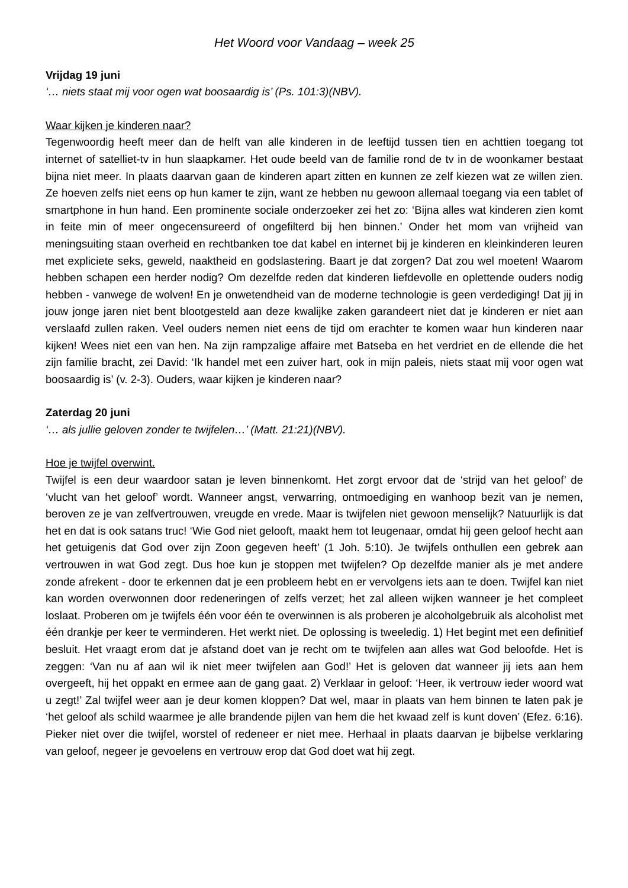Het Woord voor Vandaag – week 25
Vrijdag 19 juni
‘… niets staat mij voor ogen wat boosaardig is’ (Ps. 101:3)(NBV).
Waar kijken je kinderen naar?
Tegenwoordig heeft meer dan de helft van alle kinderen in de leeftijd tussen tien en achttien toegang tot internet of satelliet-tv in hun slaapkamer. Het oude beeld van de familie rond de tv in de woonkamer bestaat bijna niet meer. In plaats daarvan gaan de kinderen apart zitten en kunnen ze zelf kiezen wat ze willen zien. Ze hoeven zelfs niet eens op hun kamer te zijn, want ze hebben nu gewoon allemaal toegang via een tablet of smartphone in hun hand. Een prominente sociale onderzoeker zei het zo: ‘Bijna alles wat kinderen zien komt in feite min of meer ongecensureerd of ongefilterd bij hen binnen.’ Onder het mom van vrijheid van meningsuiting staan overheid en rechtbanken toe dat kabel en internet bij je kinderen en kleinkinderen leuren met expliciete seks, geweld, naaktheid en godslastering. Baart je dat zorgen? Dat zou wel moeten! Waarom hebben schapen een herder nodig? Om dezelfde reden dat kinderen liefdevolle en oplettende ouders nodig hebben - vanwege de wolven! En je onwetendheid van de moderne technologie is geen verdediging! Dat jij in jouw jonge jaren niet bent blootgesteld aan deze kwalijke zaken garandeert niet dat je kinderen er niet aan verslaafd zullen raken. Veel ouders nemen niet eens de tijd om erachter te komen waar hun kinderen naar kijken! Wees niet een van hen. Na zijn rampzalige affaire met Batseba en het verdriet en de ellende die het zijn familie bracht, zei David: ‘Ik handel met een zuiver hart, ook in mijn paleis, niets staat mij voor ogen wat boosaardig is’ (v. 2-3). Ouders, waar kijken je kinderen naar?
Zaterdag 20 juni
‘… als jullie geloven zonder te twijfelen…’ (Matt. 21:21)(NBV).
Hoe je twijfel overwint.
Twijfel is een deur waardoor satan je leven binnenkomt. Het zorgt ervoor dat de ‘strijd van het geloof’ de ‘vlucht van het geloof’ wordt. Wanneer angst, verwarring, ontmoediging en wanhoop bezit van je nemen, beroven ze je van zelfvertrouwen, vreugde en vrede. Maar is twijfelen niet gewoon menselijk? Natuurlijk is dat het en dat is ook satans truc! ‘Wie God niet gelooft, maakt hem tot leugenaar, omdat hij geen geloof hecht aan het getuigenis dat God over zijn Zoon gegeven heeft’ (1 Joh. 5:10). Je twijfels onthullen een gebrek aan vertrouwen in wat God zegt. Dus hoe kun je stoppen met twijfelen? Op dezelfde manier als je met andere zonde afrekent - door te erkennen dat je een probleem hebt en er vervolgens iets aan te doen. Twijfel kan niet kan worden overwonnen door redeneringen of zelfs verzet; het zal alleen wijken wanneer je het compleet loslaat. Proberen om je twijfels één voor één te overwinnen is als proberen je alcoholgebruik als alcoholist met één drankje per keer te verminderen. Het werkt niet. De oplossing is tweeledig. 1) Het begint met een definitief besluit. Het vraagt erom dat je afstand doet van je recht om te twijfelen aan alles wat God beloofde. Het is zeggen: ‘Van nu af aan wil ik niet meer twijfelen aan God!’ Het is geloven dat wanneer jij iets aan hem overgeeft, hij het oppakt en ermee aan de gang gaat. 2) Verklaar in geloof: ‘Heer, ik vertrouw ieder woord wat u zegt!’ Zal twijfel weer aan je deur komen kloppen? Dat wel, maar in plaats van hem binnen te laten pak je ‘het geloof als schild waarmee je alle brandende pijlen van hem die het kwaad zelf is kunt doven’ (Efez. 6:16). Pieker niet over die twijfel, worstel of redeneer er niet mee. Herhaal in plaats daarvan je bijbelse verklaring van geloof, negeer je gevoelens en vertrouw erop dat God doet wat hij zegt.